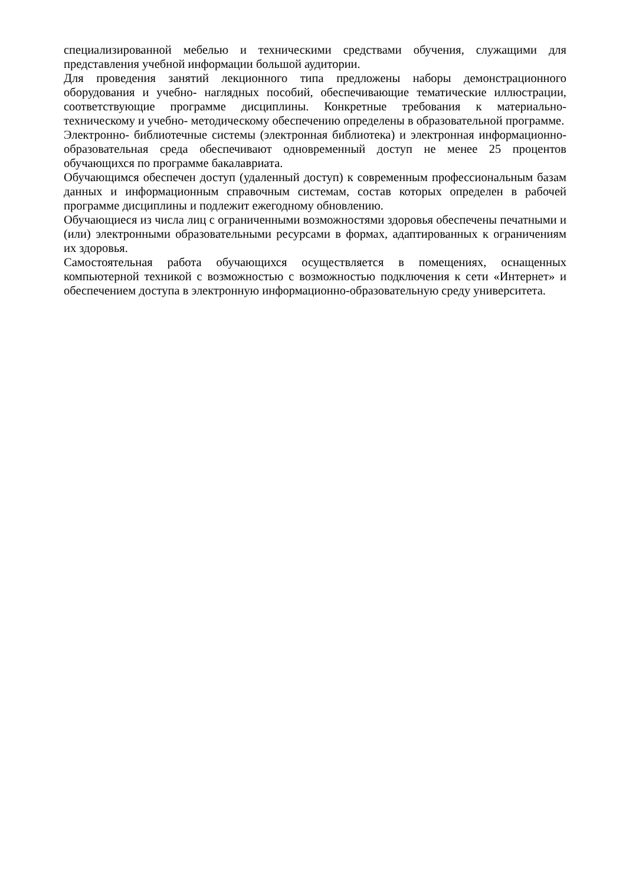специализированной мебелью и техническими средствами обучения, служащими для представления учебной информации большой аудитории.
Для проведения занятий лекционного типа предложены наборы демонстрационного оборудования и учебно- наглядных пособий, обеспечивающие тематические иллюстрации, соответствующие программе дисциплины. Конкретные требования к материально- техническому и учебно- методическому обеспечению определены в образовательной программе.
Электронно- библиотечные системы (электронная библиотека) и электронная информационно-образовательная среда обеспечивают одновременный доступ не менее 25 процентов обучающихся по программе бакалавриата.
Обучающимся обеспечен доступ (удаленный доступ) к современным профессиональным базам данных и информационным справочным системам, состав которых определен в рабочей программе дисциплины и подлежит ежегодному обновлению.
Обучающиеся из числа лиц с ограниченными возможностями здоровья обеспечены печатными и (или) электронными образовательными ресурсами в формах, адаптированных к ограничениям их здоровья.
Самостоятельная работа обучающихся осуществляется в помещениях, оснащенных компьютерной техникой с возможностью с возможностью подключения к сети «Интернет» и обеспечением доступа в электронную информационно-образовательную среду университета.